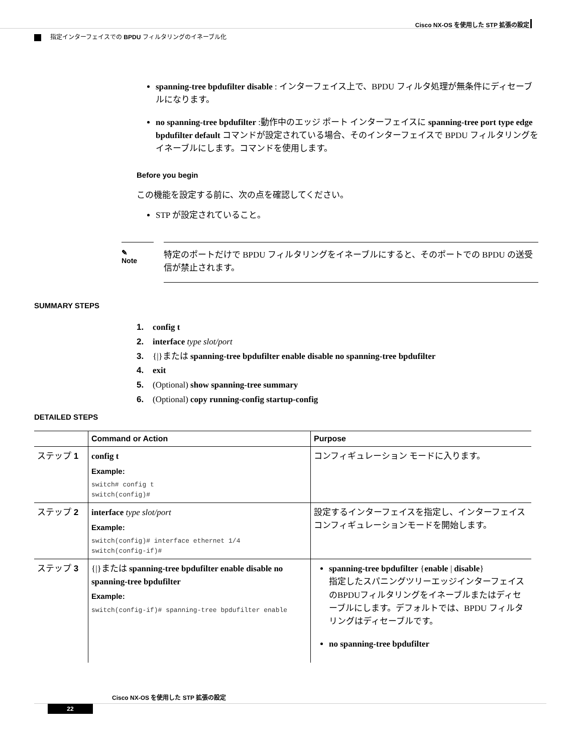Cisco NX-OS を使用した STP 拡張の設定
指定インターフェイスでの BPDU フィルタリングのイネーブル化
spanning-tree bpdufilter disable : インターフェイス上で、BPDU フィルタ処理が無条件にディセーブルになります。
no spanning-tree bpdufilter :動作中のエッジ ポート インターフェイスに spanning-tree port type edge bpdufilter default コマンドが設定されている場合、そのインターフェイスで BPDU フィルタリングをイネーブルにします。コマンドを使用します。
Before you begin
この機能を設定する前に、次の点を確認してください。
STP が設定されていること。
✎
Note
特定のポートだけで BPDU フィルタリングをイネーブルにすると、そのポートでの BPDU の送受信が禁止されます。
SUMMARY STEPS
1. config t
2. interface type slot/port
3. {|}または spanning-tree bpdufilter enable disable no spanning-tree bpdufilter
4. exit
5. (Optional) show spanning-tree summary
6. (Optional) copy running-config startup-config
DETAILED STEPS
| | Command or Action | Purpose |
| --- | --- | --- |
| ステップ 1 | config t Example: switch# config t switch(config)# | コンフィギュレーション モードに入ります。 |
| ステップ 2 | interface type slot/port Example: switch(config)# interface ethernet 1/4 switch(config-if)# | 設定するインターフェイスを指定し、インターフェイス コンフィギュレーションモードを開始します。 |
| ステップ 3 | {/}または spanning-tree bpdufilter enable disable no spanning-tree bpdufilter Example: switch(config-if)# spanning-tree bpdufilter enable | spanning-tree bpdufilter { enable / disable } 指定したスパニングツリーエッジインターフェイスのBPDUフィルタリングをイネーブルまたはディセーブルにします。デフォルトでは、BPDU フィルタリングはディセーブルです。 no spanning-tree bpdufilter |
Cisco NX-OS を使用した STP 拡張の設定
22